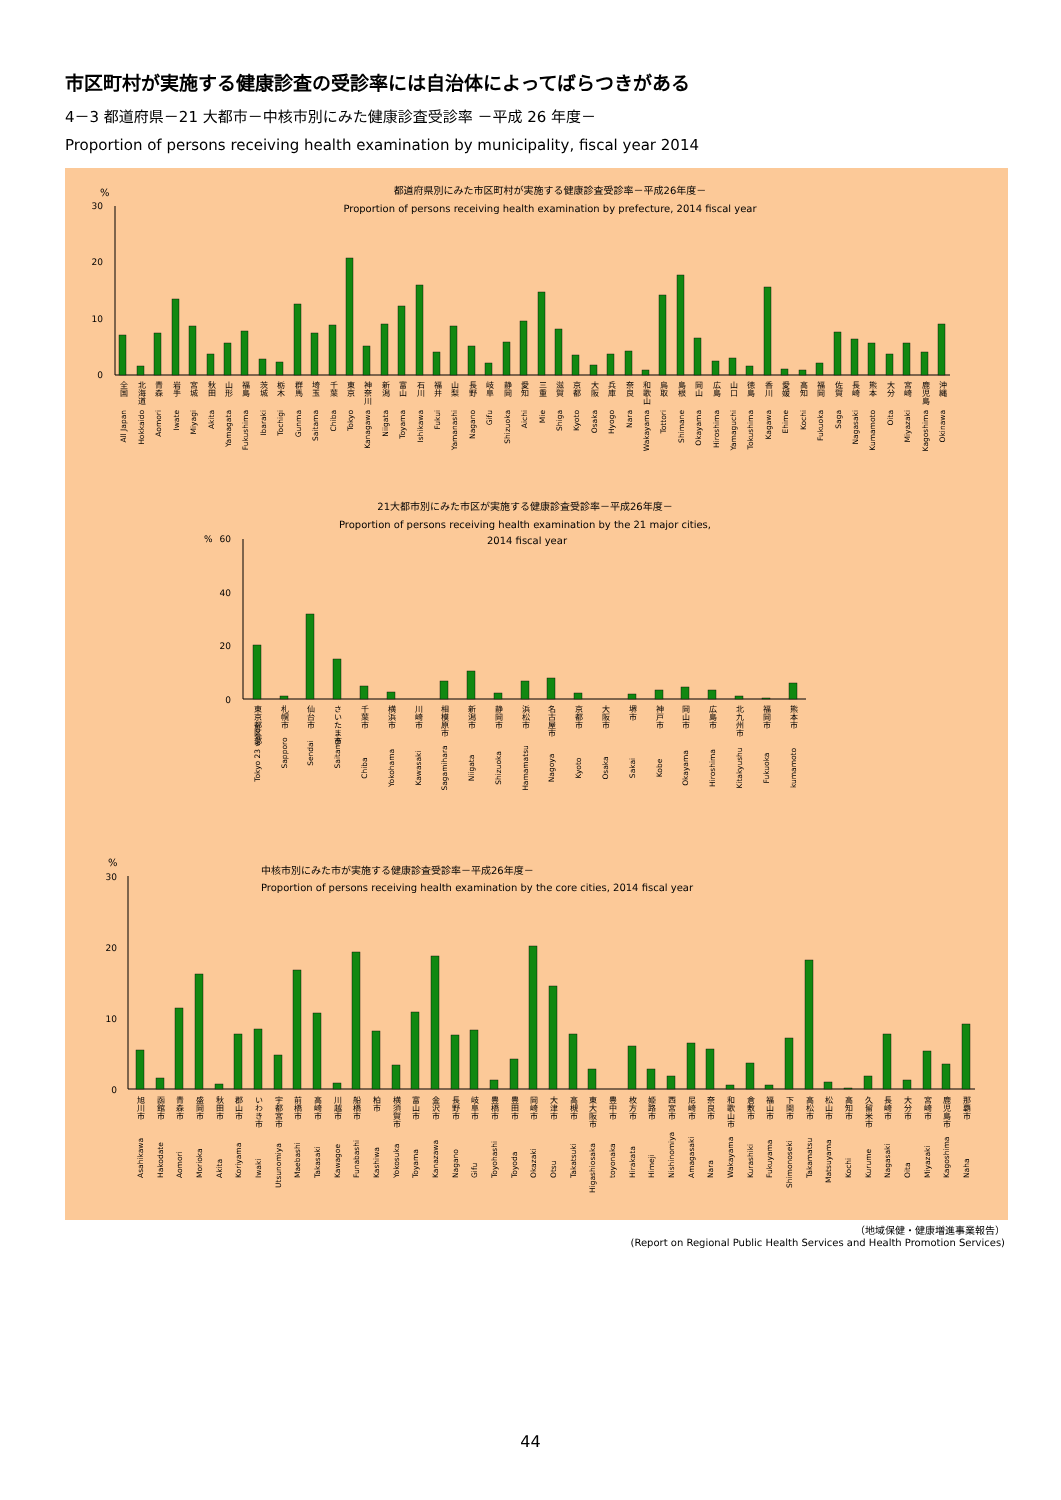市区町村が実施する健康診査の受診率には自治体によってばらつきがある
4－3 都道府県－21 大都市－中核市別にみた健康診査受診率 －平成 26 年度－
Proportion of persons receiving health examination by municipality, fiscal year 2014
都道府県別にみた市区町村が実施する健康診査受診率－平成26年度－
Proportion of persons receiving health examination by prefecture, 2014 fiscal year
%
30
20
10
0
全国
北海道
青森
岩手
宮城
秋田
山形
福島
茨城
栃木
群馬
埼玉
千葉
東京
神奈川
新潟
富山
石川
福井
山梨
長野
岐阜
静岡
愛知
三重
滋賀
京都
大阪
兵庫
奈良
和歌山
鳥取
島根
岡山
広島
山口
徳島
香川
愛媛
高知
福岡
佐賀
長崎
熊本
大分
宮崎
鹿児島
沖縄
All Japan
Hokkaido
Aomori
Iwate
Miyagi
Akita
Yamagata
Fukushima
Ibaraki
Tochigi
Gunma
Saitama
Chiba
Tokyo
Kanagawa
Niigata
Toyama
Ishikawa
Fukui
Yamanashi
Nagano
Gifu
Shizuoka
Aichi
Mie
Shiga
Kyoto
Osaka
Hyogo
Nara
Wakayama
Tottori
Shimane
Okayama
Hiroshima
Yamaguchi
Tokushima
Kagawa
Ehime
Kochi
Fukuoka
Saga
Nagasaki
Kumamoto
Oita
Miyazaki
Kagoshima
Okinawa
21大都市別にみた市区が実施する健康診査受診率－平成26年度－
Proportion of persons receiving health examination by the 21 major cities,
2014 fiscal year
%
60
40
20
0
東京都区部
札幌市
仙台市
さいたま市
千葉市
横浜市
川崎市
相模原市
新潟市
静岡市
浜松市
名古屋市
京都市
大阪市
堺市
神戸市
岡山市
広島市
北九州市
福岡市
熊本市
Tokyo 23 wards
Sapporo
Sendai
Saitama
Chiba
Yokohama
Kawasaki
Sagamihara
Niigata
Shizuoka
Hamamatsu
Nagoya
Kyoto
Osaka
Sakai
Kobe
Okayama
Hiroshima
Kitakyushu
Fukuoka
kumamoto
%
中核市別にみた市が実施する健康診査受診率－平成26年度－
Proportion of persons receiving health examination by the core cities, 2014 fiscal year
30
20
10
0
旭川市
函館市
青森市
盛岡市
秋田市
郡山市
いわき市
宇都宮市
前橋市
高崎市
川越市
船橋市
柏市
横須賀市
富山市
金沢市
長野市
岐阜市
豊橋市
豊田市
岡崎市
大津市
高槻市
東大阪市
豊中市
枚方市
姫路市
西宮市
尼崎市
奈良市
和歌山市
倉敷市
福山市
下関市
高松市
松山市
高知市
久留米市
長崎市
大分市
宮崎市
鹿児島市
那覇市
Asahikawa
Hakodate
Aomori
Morioka
Akita
Koriyama
Iwaki
Utsunomiya
Maebashi
Takasaki
Kawagoe
Funabashi
Kashiwa
Yokosuka
Toyama
Kanazawa
Nagano
Gifu
Toyohashi
Toyoda
Okazaki
Otsu
Takatsuki
Higashiosaka
toyonaka
Hirakata
Himeji
Nishinomiya
Amagasaki
Nara
Wakayama
Kurashiki
Fukuyama
Shimonoseki
Takamatsu
Matsuyama
Kochi
Kurume
Nagasaki
Oita
Miyazaki
Kagoshima
Naha
（地域保健・健康増進事業報告）
(Report on Regional Public Health Services and Health Promotion Services)
44